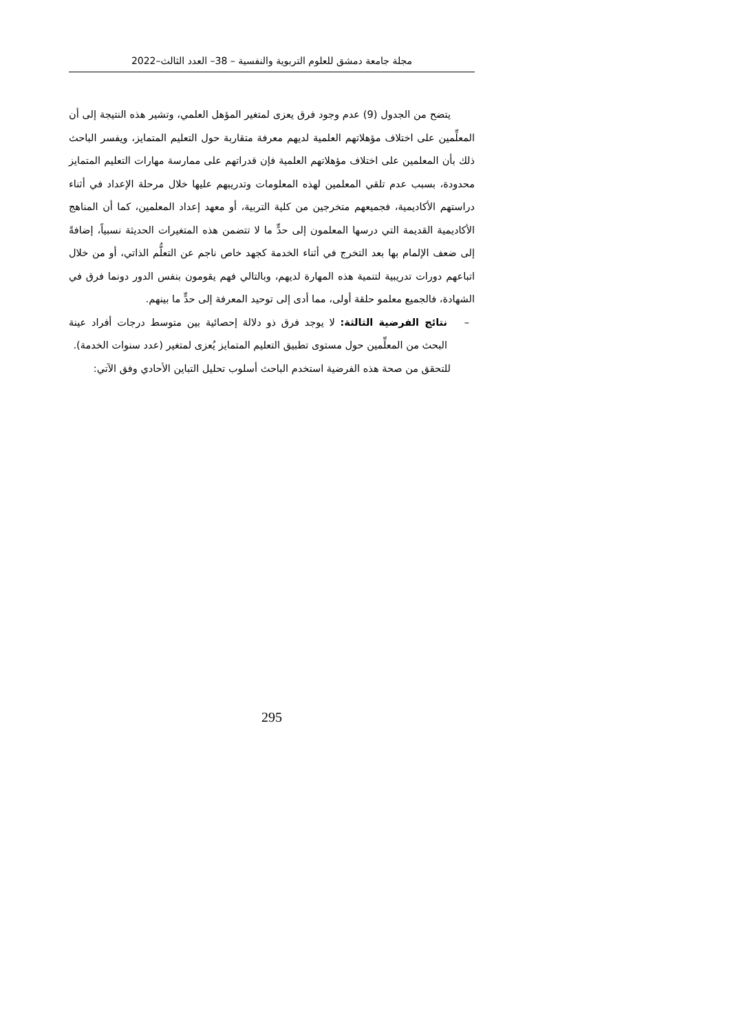مجلة جامعة دمشق للعلوم التربوية والنفسية – 38– العدد الثالث–2022
يتضح من الجدول (9) عدم وجود فرق يعزى لمتغير المؤهل العلمي، وتشير هذه النتيجة إلى أن المعلِّمين على اختلاف مؤهلاتهم العلمية لديهم معرفة متقاربة حول التعليم المتمايز، ويفسر الباحث ذلك بأن المعلمين على اختلاف مؤهلاتهم العلمية فإن قدراتهم على ممارسة مهارات التعليم المتمايز محدودة، بسبب عدم تلقي المعلمين لهذه المعلومات وتدريبهم عليها خلال مرحلة الإعداد في أثناء دراستهم الأكاديمية، فجميعهم متخرجين من كلية التربية، أو معهد إعداد المعلمين، كما أن المناهج الأكاديمية القديمة التي درسها المعلمون إلى حدٍّ ما لا تتضمن هذه المتغيرات الحديثة نسبياً، إضافةً إلى ضعف الإلمام بها بعد التخرج في أثناء الخدمة كجهد خاص ناجم عن التعلُّم الذاتي، أو من خلال اتباعهم دورات تدريبية لتنمية هذه المهارة لديهم، وبالتالي فهم يقومون بنفس الدور دونما فرق في الشهادة، فالجميع معلمو حلقة أولى، مما أدى إلى توحيد المعرفة إلى حدٍّ ما بينهم.
– نتائج الفرضية الثالثة: لا يوجد فرق ذو دلالة إحصائية بين متوسط درجات أفراد عينة البحث من المعلِّمين حول مستوى تطبيق التعليم المتمايز يُعزى لمتغير (عدد سنوات الخدمة).
للتحقق من صحة هذه الفرضية استخدم الباحث أسلوب تحليل التباين الأحادي وفق الآتي:
295